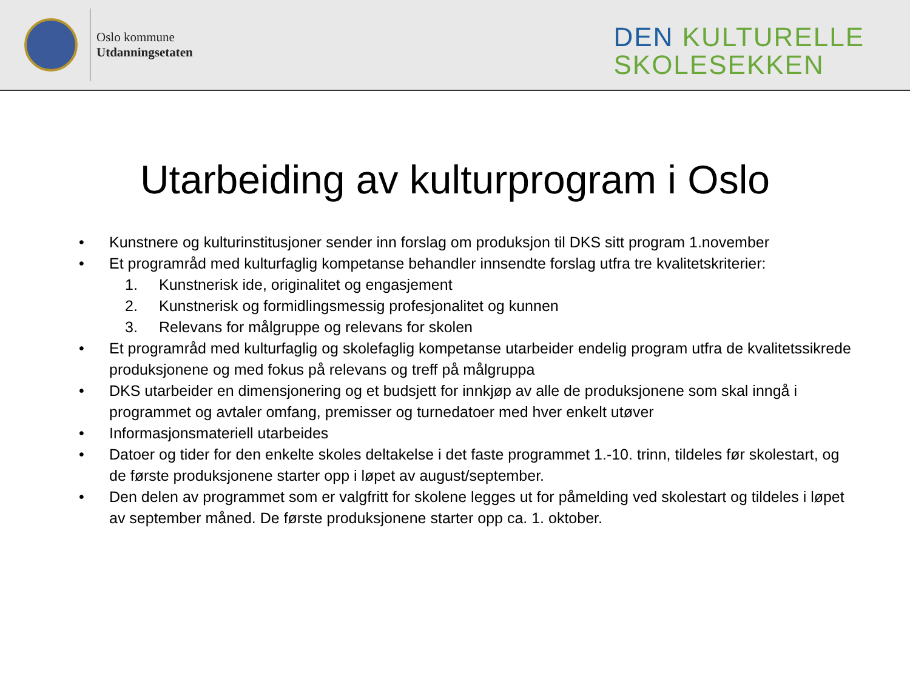Oslo kommune
Utdanningsetaten
DEN KULTURELLE
SKOLESEKKEN
Utarbeiding av kulturprogram i Oslo
• Kunstnere og kulturinstitusjoner sender inn forslag om produksjon til DKS sitt program 1.november
• Et programråd med kulturfaglig kompetanse behandler innsendte forslag utfra tre kvalitetskriterier:
1. Kunstnerisk ide, originalitet og engasjement
2. Kunstnerisk og formidlingsmessig profesjonalitet og kunnen
3. Relevans for målgruppe og relevans for skolen
• Et programråd med kulturfaglig og skolefaglig kompetanse utarbeider endelig program utfra de kvalitetssikrede produksjonene og med fokus på relevans og treff på målgruppa
• DKS utarbeider en dimensjonering og et budsjett for innkjøp av alle de produksjonene som skal inngå i programmet og avtaler omfang, premisser og turnedatoer med hver enkelt utøver
• Informasjonsmateriell utarbeides
• Datoer og tider for den enkelte skoles deltakelse i det faste programmet 1.-10. trinn, tildeles før skolestart, og de første produksjonene starter opp i løpet av august/september.
• Den delen av programmet som er valgfritt for skolene legges ut for påmelding ved skolestart og tildeles i løpet av september måned. De første produksjonene starter opp ca. 1. oktober.